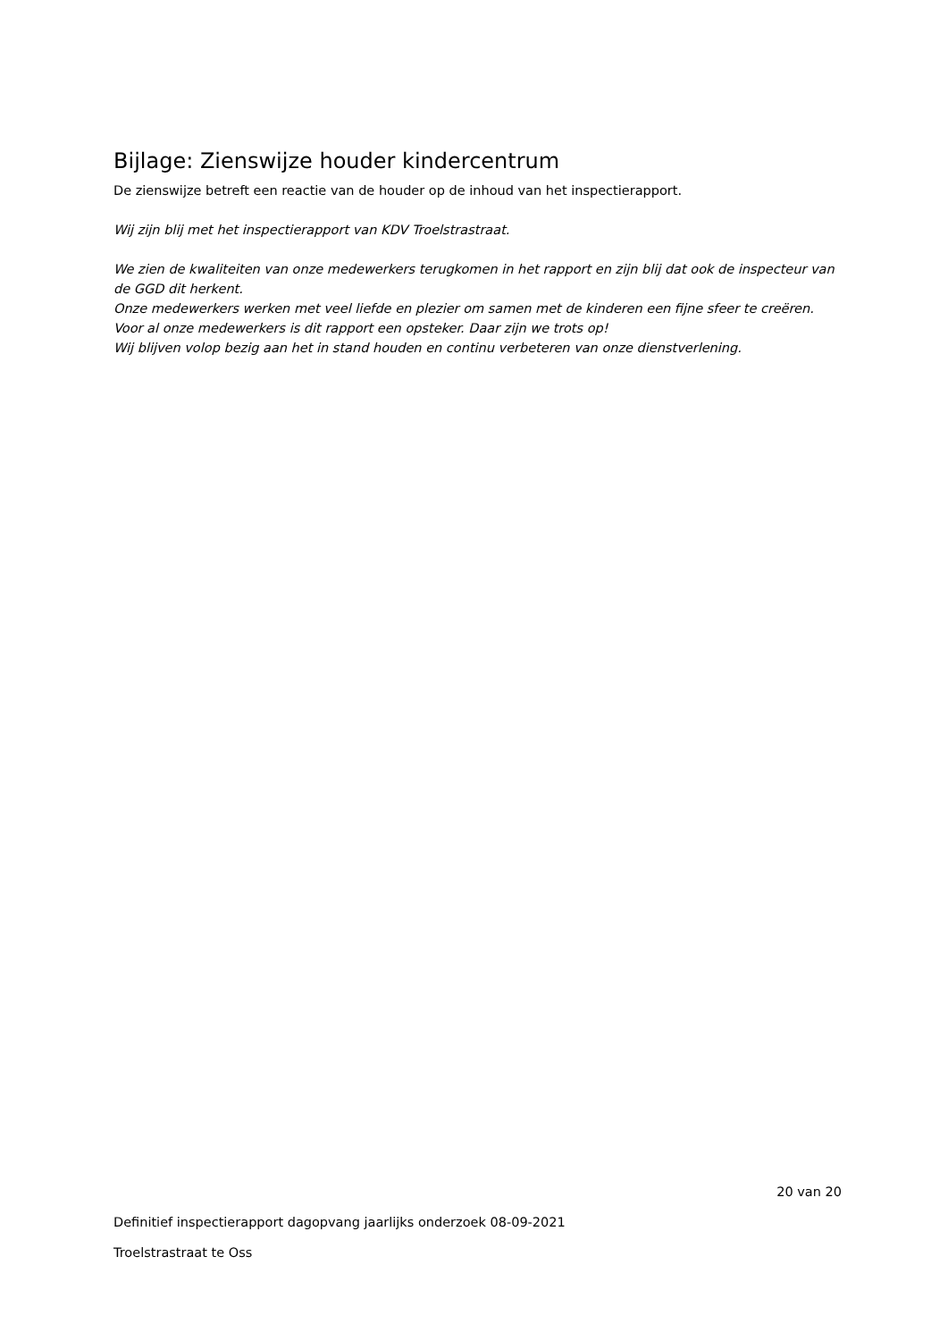Bijlage: Zienswijze houder kindercentrum
De zienswijze betreft een reactie van de houder op de inhoud van het inspectierapport.
Wij zijn blij met het inspectierapport van KDV Troelstrastraat.
We zien de kwaliteiten van onze medewerkers terugkomen in het rapport en zijn blij dat ook de inspecteur van de GGD dit herkent.
Onze medewerkers werken met veel liefde en plezier om samen met de kinderen een fijne sfeer te creëren.
Voor al onze medewerkers is dit rapport een opsteker. Daar zijn we trots op!
Wij blijven volop bezig aan het in stand houden en continu verbeteren van onze dienstverlening.
20 van 20
Definitief inspectierapport dagopvang jaarlijks onderzoek 08-09-2021
Troelstrastraat te Oss